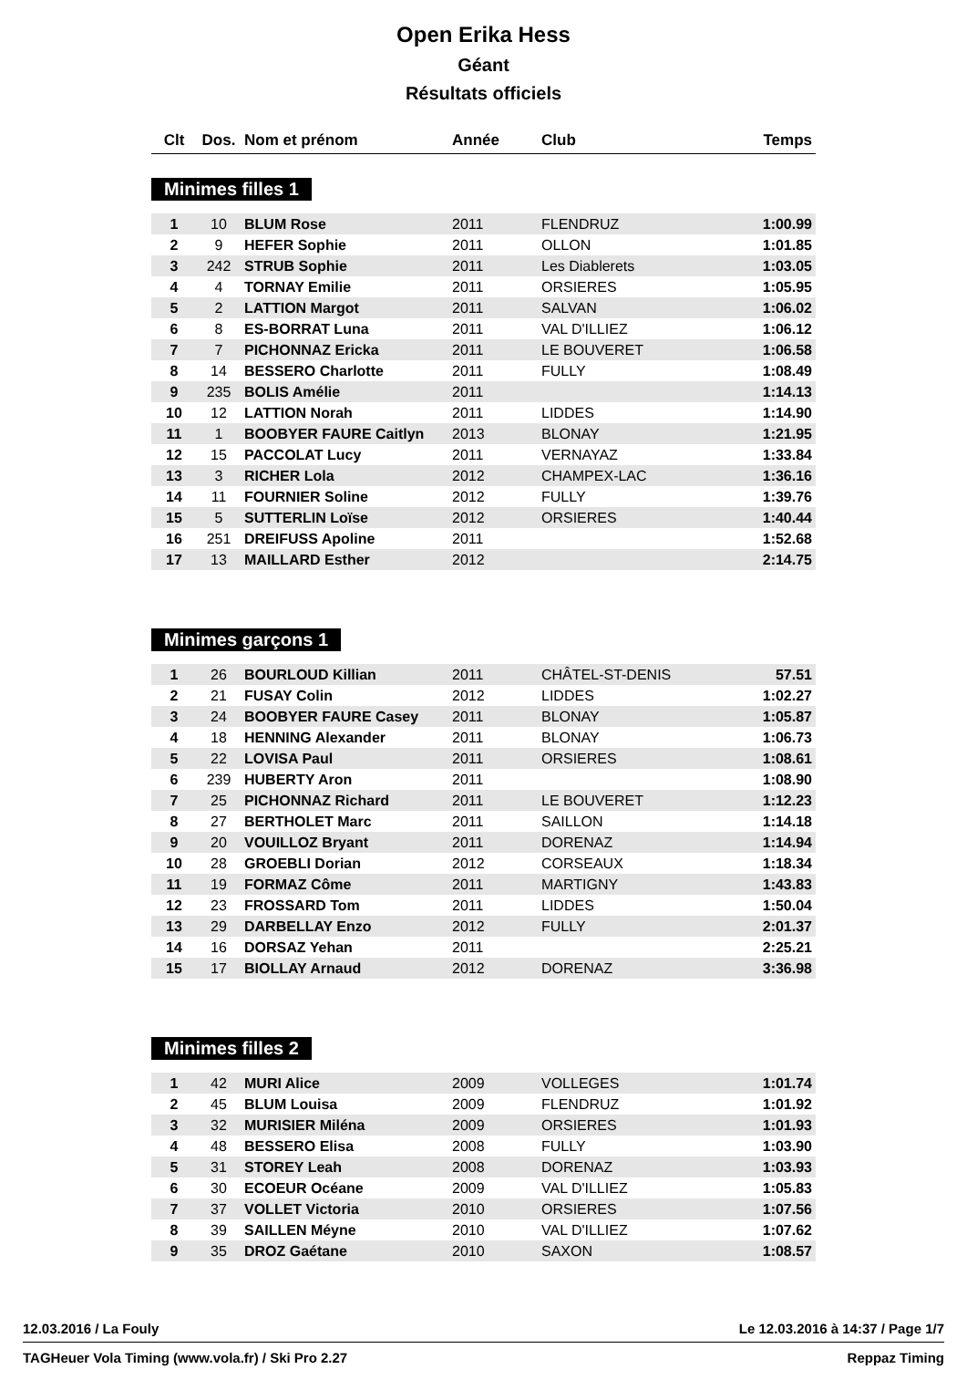Open Erika Hess
Géant
Résultats officiels
| Clt | Dos. | Nom et prénom | Année | Club | Temps |
| --- | --- | --- | --- | --- | --- |
Minimes filles 1
| 1 | 10 | BLUM Rose | 2011 | FLENDRUZ | 1:00.99 |
| 2 | 9 | HEFER Sophie | 2011 | OLLON | 1:01.85 |
| 3 | 242 | STRUB Sophie | 2011 | Les Diablerets | 1:03.05 |
| 4 | 4 | TORNAY Emilie | 2011 | ORSIERES | 1:05.95 |
| 5 | 2 | LATTION Margot | 2011 | SALVAN | 1:06.02 |
| 6 | 8 | ES-BORRAT Luna | 2011 | VAL D'ILLIEZ | 1:06.12 |
| 7 | 7 | PICHONNAZ Ericka | 2011 | LE BOUVERET | 1:06.58 |
| 8 | 14 | BESSERO Charlotte | 2011 | FULLY | 1:08.49 |
| 9 | 235 | BOLIS Amélie | 2011 | | 1:14.13 |
| 10 | 12 | LATTION Norah | 2011 | LIDDES | 1:14.90 |
| 11 | 1 | BOOBYER FAURE Caitlyn | 2013 | BLONAY | 1:21.95 |
| 12 | 15 | PACCOLAT Lucy | 2011 | VERNAYAZ | 1:33.84 |
| 13 | 3 | RICHER Lola | 2012 | CHAMPEX-LAC | 1:36.16 |
| 14 | 11 | FOURNIER Soline | 2012 | FULLY | 1:39.76 |
| 15 | 5 | SUTTERLIN Loïse | 2012 | ORSIERES | 1:40.44 |
| 16 | 251 | DREIFUSS Apoline | 2011 | | 1:52.68 |
| 17 | 13 | MAILLARD Esther | 2012 | | 2:14.75 |
Minimes garçons 1
| 1 | 26 | BOURLOUD Killian | 2011 | CHÂTEL-ST-DENIS | 57.51 |
| 2 | 21 | FUSAY Colin | 2012 | LIDDES | 1:02.27 |
| 3 | 24 | BOOBYER FAURE Casey | 2011 | BLONAY | 1:05.87 |
| 4 | 18 | HENNING Alexander | 2011 | BLONAY | 1:06.73 |
| 5 | 22 | LOVISA Paul | 2011 | ORSIERES | 1:08.61 |
| 6 | 239 | HUBERTY Aron | 2011 | | 1:08.90 |
| 7 | 25 | PICHONNAZ Richard | 2011 | LE BOUVERET | 1:12.23 |
| 8 | 27 | BERTHOLET Marc | 2011 | SAILLON | 1:14.18 |
| 9 | 20 | VOUILLOZ Bryant | 2011 | DORENAZ | 1:14.94 |
| 10 | 28 | GROEBLI Dorian | 2012 | CORSEAUX | 1:18.34 |
| 11 | 19 | FORMAZ Côme | 2011 | MARTIGNY | 1:43.83 |
| 12 | 23 | FROSSARD Tom | 2011 | LIDDES | 1:50.04 |
| 13 | 29 | DARBELLAY Enzo | 2012 | FULLY | 2:01.37 |
| 14 | 16 | DORSAZ Yehan | 2011 | | 2:25.21 |
| 15 | 17 | BIOLLAY Arnaud | 2012 | DORENAZ | 3:36.98 |
Minimes filles 2
| 1 | 42 | MURI Alice | 2009 | VOLLEGES | 1:01.74 |
| 2 | 45 | BLUM Louisa | 2009 | FLENDRUZ | 1:01.92 |
| 3 | 32 | MURISIER Miléna | 2009 | ORSIERES | 1:01.93 |
| 4 | 48 | BESSERO Elisa | 2008 | FULLY | 1:03.90 |
| 5 | 31 | STOREY Leah | 2008 | DORENAZ | 1:03.93 |
| 6 | 30 | ECOEUR Océane | 2009 | VAL D'ILLIEZ | 1:05.83 |
| 7 | 37 | VOLLET Victoria | 2010 | ORSIERES | 1:07.56 |
| 8 | 39 | SAILLEN Méyne | 2010 | VAL D'ILLIEZ | 1:07.62 |
| 9 | 35 | DROZ Gaétane | 2010 | SAXON | 1:08.57 |
12.03.2016 / La Fouly Le 12.03.2016 à 14:37 / Page 1/7
TAGHeuer Vola Timing (www.vola.fr) / Ski Pro 2.27 Reppaz Timing